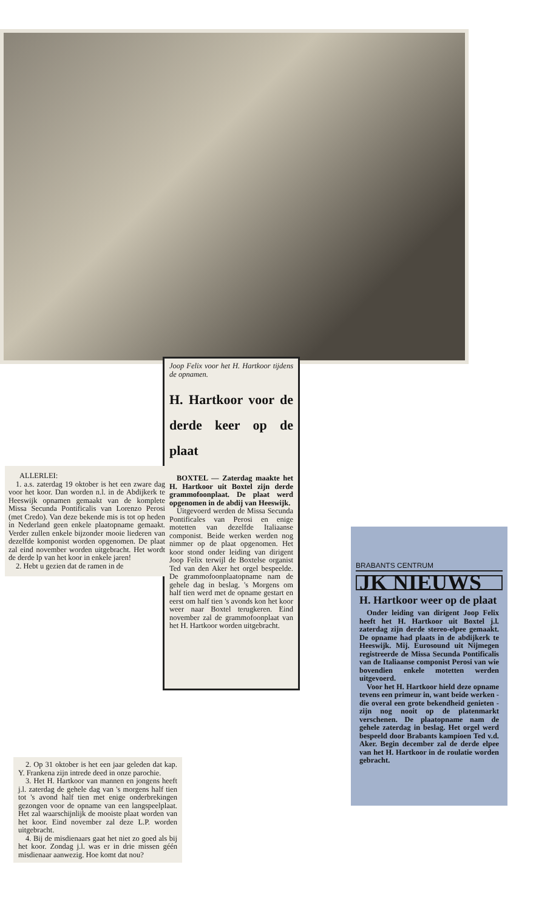Joop Felix voor het H. Hartkoor tijdens de opnamen.
H. Hartkoor voor de derde keer op de plaat
BOXTEL — Zaterdag maakte het H. Hartkoor uit Boxtel zijn derde grammofoonplaat. De plaat werd opgenomen in de abdij van Heeswijk.
Uitgevoerd werden de Missa Secunda Pontificales van Perosi en enige motetten van dezelfde Italiaanse componist. Beide werken werden nog nimmer op de plaat opgenomen. Het koor stond onder leiding van dirigent Joop Felix terwijl de Boxtelse organist Ted van den Aker het orgel bespeelde. De grammofoonplaatopname nam de gehele dag in beslag. 's Morgens om half tien werd met de opname gestart en eerst om half tien 's avonds kon het koor weer naar Boxtel terugkeren. Eind november zal de grammofoonplaat van het H. Hartkoor worden uitgebracht.
ALLERLEI:
1. a.s. zaterdag 19 oktober is het een zware dag voor het koor. Dan worden n.l. in de Abdijkerk te Heeswijk opnamen gemaakt van de komplete Missa Secunda Pontificalis van Lorenzo Perosi (met Credo). Van deze bekende mis is tot op heden in Nederland geen enkele plaatopname gemaakt. Verder zullen enkele bijzonder mooie liederen van dezelfde komponist worden opgenomen. De plaat zal eind november worden uitgebracht. Het wordt de derde lp van het koor in enkele jaren!
2. Hebt u gezien dat de ramen in de
BRABANTS CENTRUM
JK NIEUWS
H. Hartkoor weer op de plaat
Onder leiding van dirigent Joop Felix heeft het H. Hartkoor uit Boxtel j.l. zaterdag zijn derde stereo-elpee gemaakt. De opname had plaats in de abdijkerk te Heeswijk. Mij. Eurosound uit Nijmegen registreerde de Missa Secunda Pontificalis van de Italiaanse componist Perosi van wie bovendien enkele motetten werden uitgevoerd.
Voor het H. Hartkoor hield deze opname tevens een primeur in, want beide werken - die overal een grote bekendheid genieten - zijn nog nooit op de platenmarkt verschenen. De plaatopname nam de gehele zaterdag in beslag. Het orgel werd bespeeld door Brabants kampioen Ted v.d. Aker. Begin december zal de derde elpee van het H. Hartkoor in de roulatie worden gebracht.
2. Op 31 oktober is het een jaar geleden dat kap. Y. Frankena zijn intrede deed in onze parochie.
3. Het H. Hartkoor van mannen en jongens heeft j.l. zaterdag de gehele dag van 's morgens half tien tot 's avond half tien met enige onderbrekingen gezongen voor de opname van een langspeelplaat. Het zal waarschijnlijk de mooiste plaat worden van het koor. Eind november zal deze L.P. worden uitgebracht.
4. Bij de misdienaars gaat het niet zo goed als bij het koor. Zondag j.l. was er in drie missen géén misdienaar aanwezig. Hoe komt dat nou?